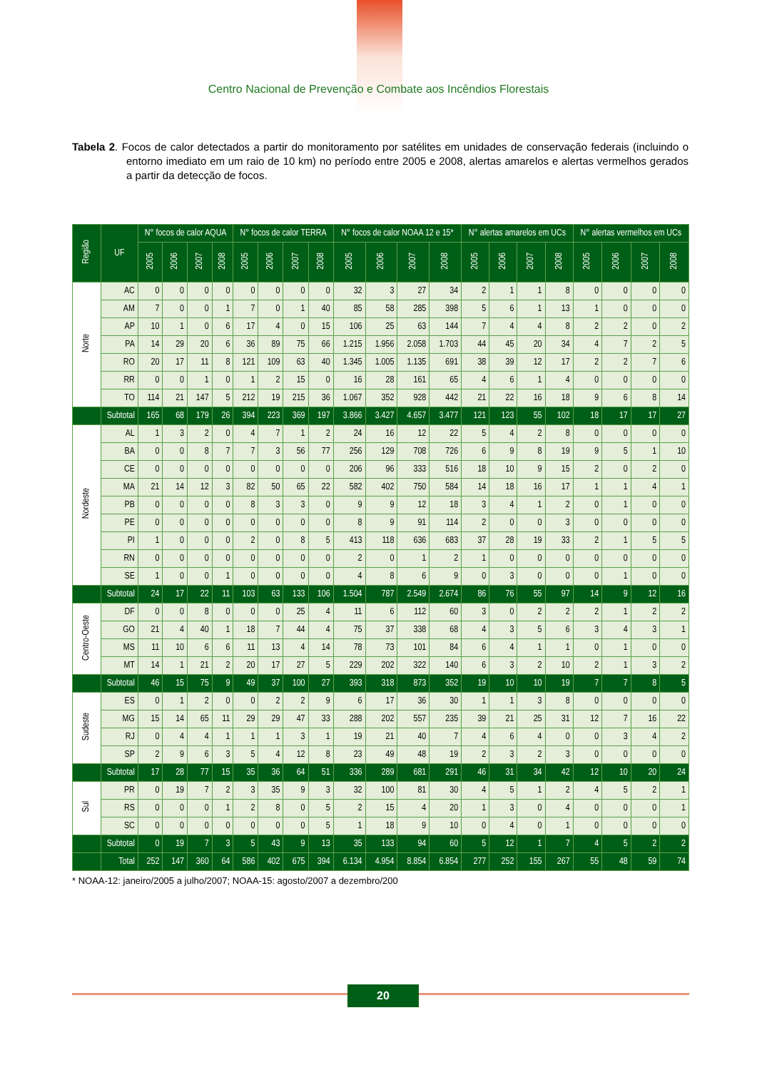Centro Nacional de Prevenção e Combate aos Incêndios Florestais
Tabela 2. Focos de calor detectados a partir do monitoramento por satélites em unidades de conservação federais (incluindo o entorno imediato em um raio de 10 km) no período entre 2005 e 2008, alertas amarelos e alertas vermelhos gerados a partir da detecção de focos.
| Região | UF | N° focos de calor AQUA | | | | N° focos de calor TERRA | | | | N° focos de calor NOAA 12 e 15* | | | | N° alertas amarelos em UCs | | | | N° alertas vermelhos em UCs | | | |
| --- | --- | --- | --- | --- | --- | --- | --- | --- | --- | --- | --- | --- | --- | --- | --- | --- | --- | --- | --- | --- | --- |
| | | 2005 | 2006 | 2007 | 2008 | 2005 | 2006 | 2007 | 2008 | 2005 | 2006 | 2007 | 2008 | 2005 | 2006 | 2007 | 2008 | 2005 | 2006 | 2007 | 2008 |
| Norte | AC | 0 | 0 | 0 | 0 | 0 | 0 | 0 | 0 | 32 | 3 | 27 | 34 | 2 | 1 | 1 | 8 | 0 | 0 | 0 | 0 |
| | AM | 7 | 0 | 0 | 1 | 7 | 0 | 1 | 40 | 85 | 58 | 285 | 398 | 5 | 6 | 1 | 13 | 1 | 0 | 0 | 0 |
| | AP | 10 | 1 | 0 | 6 | 17 | 4 | 0 | 15 | 106 | 25 | 63 | 144 | 7 | 4 | 4 | 8 | 2 | 2 | 0 | 2 |
| | PA | 14 | 29 | 20 | 6 | 36 | 89 | 75 | 66 | 1.215 | 1.956 | 2.058 | 1.703 | 44 | 45 | 20 | 34 | 4 | 7 | 2 | 5 |
| | RO | 20 | 17 | 11 | 8 | 121 | 109 | 63 | 40 | 1.345 | 1.005 | 1.135 | 691 | 38 | 39 | 12 | 17 | 2 | 2 | 7 | 6 |
| | RR | 0 | 0 | 1 | 0 | 1 | 2 | 15 | 0 | 16 | 28 | 161 | 65 | 4 | 6 | 1 | 4 | 0 | 0 | 0 | 0 |
| | TO | 114 | 21 | 147 | 5 | 212 | 19 | 215 | 36 | 1.067 | 352 | 928 | 442 | 21 | 22 | 16 | 18 | 9 | 6 | 8 | 14 |
| | Subtotal | 165 | 68 | 179 | 26 | 394 | 223 | 369 | 197 | 3.866 | 3.427 | 4.657 | 3.477 | 121 | 123 | 55 | 102 | 18 | 17 | 17 | 27 |
| Nordeste | AL | 1 | 3 | 2 | 0 | 4 | 7 | 1 | 2 | 24 | 16 | 12 | 22 | 5 | 4 | 2 | 8 | 0 | 0 | 0 | 0 |
| | BA | 0 | 0 | 8 | 7 | 7 | 3 | 56 | 77 | 256 | 129 | 708 | 726 | 6 | 9 | 8 | 19 | 9 | 5 | 1 | 10 |
| | CE | 0 | 0 | 0 | 0 | 0 | 0 | 0 | 0 | 206 | 96 | 333 | 516 | 18 | 10 | 9 | 15 | 2 | 0 | 2 | 0 |
| | MA | 21 | 14 | 12 | 3 | 82 | 50 | 65 | 22 | 582 | 402 | 750 | 584 | 14 | 18 | 16 | 17 | 1 | 1 | 4 | 1 |
| | PB | 0 | 0 | 0 | 0 | 8 | 3 | 3 | 0 | 9 | 9 | 12 | 18 | 3 | 4 | 1 | 2 | 0 | 1 | 0 | 0 |
| | PE | 0 | 0 | 0 | 0 | 0 | 0 | 0 | 0 | 8 | 9 | 91 | 114 | 2 | 0 | 0 | 3 | 0 | 0 | 0 | 0 |
| | PI | 1 | 0 | 0 | 0 | 2 | 0 | 8 | 5 | 413 | 118 | 636 | 683 | 37 | 28 | 19 | 33 | 2 | 1 | 5 | 5 |
| | RN | 0 | 0 | 0 | 0 | 0 | 0 | 0 | 0 | 2 | 0 | 1 | 2 | 1 | 0 | 0 | 0 | 0 | 0 | 0 | 0 |
| | SE | 1 | 0 | 0 | 1 | 0 | 0 | 0 | 0 | 4 | 8 | 6 | 9 | 0 | 3 | 0 | 0 | 0 | 1 | 0 | 0 |
| | Subtotal | 24 | 17 | 22 | 11 | 103 | 63 | 133 | 106 | 1.504 | 787 | 2.549 | 2.674 | 86 | 76 | 55 | 97 | 14 | 9 | 12 | 16 |
| Centro-Oeste | DF | 0 | 0 | 8 | 0 | 0 | 0 | 25 | 4 | 11 | 6 | 112 | 60 | 3 | 0 | 2 | 2 | 2 | 1 | 2 | 2 |
| | GO | 21 | 4 | 40 | 1 | 18 | 7 | 44 | 4 | 75 | 37 | 338 | 68 | 4 | 3 | 5 | 6 | 3 | 4 | 3 | 1 |
| | MS | 11 | 10 | 6 | 6 | 11 | 13 | 4 | 14 | 78 | 73 | 101 | 84 | 6 | 4 | 1 | 1 | 0 | 1 | 0 | 0 |
| | MT | 14 | 1 | 21 | 2 | 20 | 17 | 27 | 5 | 229 | 202 | 322 | 140 | 6 | 3 | 2 | 10 | 2 | 1 | 3 | 2 |
| | Subtotal | 46 | 15 | 75 | 9 | 49 | 37 | 100 | 27 | 393 | 318 | 873 | 352 | 19 | 10 | 10 | 19 | 7 | 7 | 8 | 5 |
| Sudeste | ES | 0 | 1 | 2 | 0 | 0 | 2 | 2 | 9 | 6 | 17 | 36 | 30 | 1 | 1 | 3 | 8 | 0 | 0 | 0 | 0 |
| | MG | 15 | 14 | 65 | 11 | 29 | 29 | 47 | 33 | 288 | 202 | 557 | 235 | 39 | 21 | 25 | 31 | 12 | 7 | 16 | 22 |
| | RJ | 0 | 4 | 4 | 1 | 1 | 1 | 3 | 1 | 19 | 21 | 40 | 7 | 4 | 6 | 4 | 0 | 0 | 3 | 4 | 2 |
| | SP | 2 | 9 | 6 | 3 | 5 | 4 | 12 | 8 | 23 | 49 | 48 | 19 | 2 | 3 | 2 | 3 | 0 | 0 | 0 | 0 |
| | Subtotal | 17 | 28 | 77 | 15 | 35 | 36 | 64 | 51 | 336 | 289 | 681 | 291 | 46 | 31 | 34 | 42 | 12 | 10 | 20 | 24 |
| Sul | PR | 0 | 19 | 7 | 2 | 3 | 35 | 9 | 3 | 32 | 100 | 81 | 30 | 4 | 5 | 1 | 2 | 4 | 5 | 2 | 1 |
| | RS | 0 | 0 | 0 | 1 | 2 | 8 | 0 | 5 | 2 | 15 | 4 | 20 | 1 | 3 | 0 | 4 | 0 | 0 | 0 | 1 |
| | SC | 0 | 0 | 0 | 0 | 0 | 0 | 0 | 5 | 1 | 18 | 9 | 10 | 0 | 4 | 0 | 1 | 0 | 0 | 0 | 0 |
| | Subtotal | 0 | 19 | 7 | 3 | 5 | 43 | 9 | 13 | 35 | 133 | 94 | 60 | 5 | 12 | 1 | 7 | 4 | 5 | 2 | 2 |
| | Total | 252 | 147 | 360 | 64 | 586 | 402 | 675 | 394 | 6.134 | 4.954 | 8.854 | 6.854 | 277 | 252 | 155 | 267 | 55 | 48 | 59 | 74 |
* NOAA-12: janeiro/2005 a julho/2007; NOAA-15: agosto/2007 a dezembro/200
20